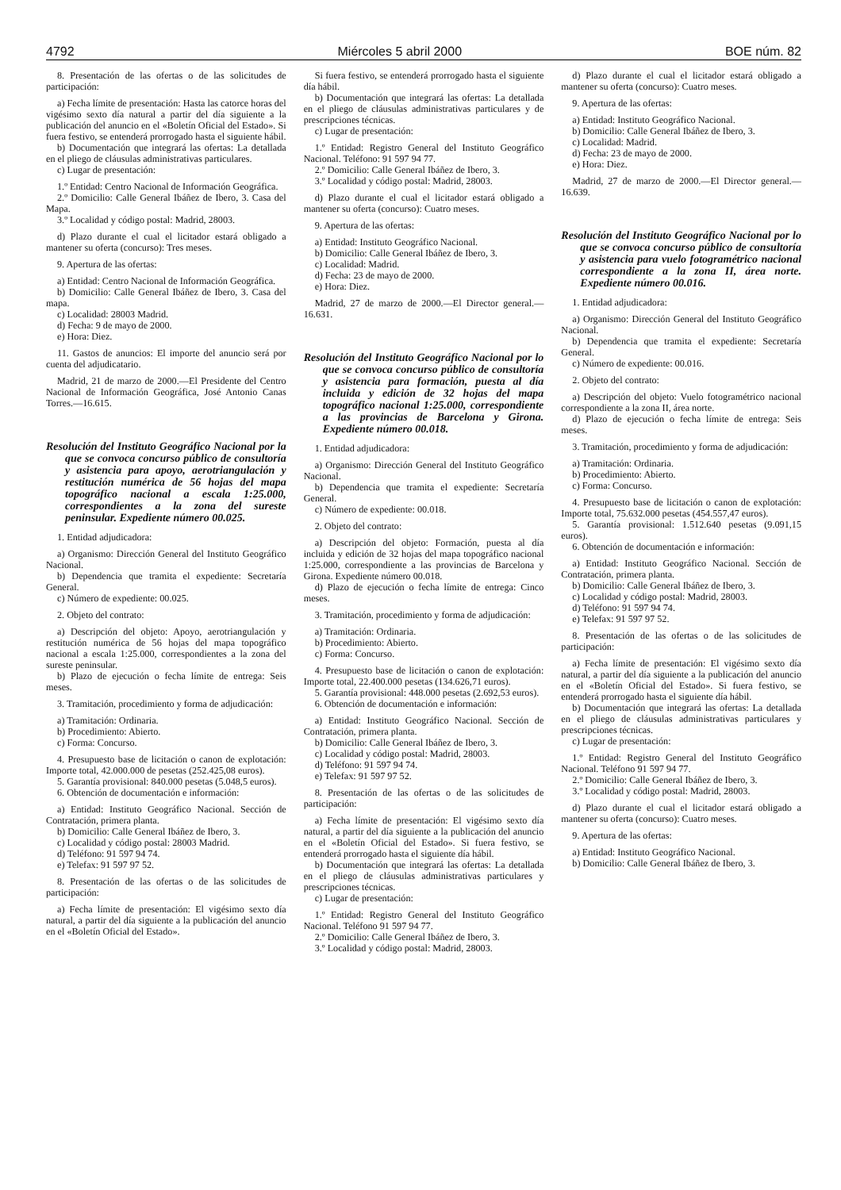4792 Miércoles 5 abril 2000 BOE núm. 82
8. Presentación de las ofertas o de las solicitudes de participación:
a) Fecha límite de presentación: Hasta las catorce horas del vigésimo sexto día natural a partir del día siguiente a la publicación del anuncio en el «Boletín Oficial del Estado». Si fuera festivo, se entenderá prorrogado hasta el siguiente hábil.
b) Documentación que integrará las ofertas: La detallada en el pliego de cláusulas administrativas particulares.
c) Lugar de presentación:
1.º Entidad: Centro Nacional de Información Geográfica.
2.º Domicilio: Calle General Ibáñez de Ibero, 3. Casa del Mapa.
3.º Localidad y código postal: Madrid, 28003.
d) Plazo durante el cual el licitador estará obligado a mantener su oferta (concurso): Tres meses.
9. Apertura de las ofertas:
a) Entidad: Centro Nacional de Información Geográfica.
b) Domicilio: Calle General Ibáñez de Ibero, 3. Casa del mapa.
c) Localidad: 28003 Madrid.
d) Fecha: 9 de mayo de 2000.
e) Hora: Diez.
11. Gastos de anuncios: El importe del anuncio será por cuenta del adjudicatario.
Madrid, 21 de marzo de 2000.—El Presidente del Centro Nacional de Información Geográfica, José Antonio Canas Torres.—16.615.
Resolución del Instituto Geográfico Nacional por la que se convoca concurso público de consultoría y asistencia para apoyo, aerotriangulación y restitución numérica de 56 hojas del mapa topográfico nacional a escala 1:25.000, correspondientes a la zona del sureste peninsular. Expediente número 00.025.
1. Entidad adjudicadora:
a) Organismo: Dirección General del Instituto Geográfico Nacional.
b) Dependencia que tramita el expediente: Secretaría General.
c) Número de expediente: 00.025.
2. Objeto del contrato:
a) Descripción del objeto: Apoyo, aerotriangulación y restitución numérica de 56 hojas del mapa topográfico nacional a escala 1:25.000, correspondientes a la zona del sureste peninsular.
b) Plazo de ejecución o fecha límite de entrega: Seis meses.
3. Tramitación, procedimiento y forma de adjudicación:
a) Tramitación: Ordinaria.
b) Procedimiento: Abierto.
c) Forma: Concurso.
4. Presupuesto base de licitación o canon de explotación: Importe total, 42.000.000 de pesetas (252.425,08 euros).
5. Garantía provisional: 840.000 pesetas (5.048,5 euros).
6. Obtención de documentación e información:
a) Entidad: Instituto Geográfico Nacional. Sección de Contratación, primera planta.
b) Domicilio: Calle General Ibáñez de Ibero, 3.
c) Localidad y código postal: 28003 Madrid.
d) Teléfono: 91 597 94 74.
e) Telefax: 91 597 97 52.
8. Presentación de las ofertas o de las solicitudes de participación:
a) Fecha límite de presentación: El vigésimo sexto día natural, a partir del día siguiente a la publicación del anuncio en el «Boletín Oficial del Estado».
Si fuera festivo, se entenderá prorrogado hasta el siguiente día hábil.
b) Documentación que integrará las ofertas: La detallada en el pliego de cláusulas administrativas particulares y de prescripciones técnicas.
c) Lugar de presentación:
1.º Entidad: Registro General del Instituto Geográfico Nacional. Teléfono: 91 597 94 77.
2.º Domicilio: Calle General Ibáñez de Ibero, 3.
3.º Localidad y código postal: Madrid, 28003.
d) Plazo durante el cual el licitador estará obligado a mantener su oferta (concurso): Cuatro meses.
9. Apertura de las ofertas:
a) Entidad: Instituto Geográfico Nacional.
b) Domicilio: Calle General Ibáñez de Ibero, 3.
c) Localidad: Madrid.
d) Fecha: 23 de mayo de 2000.
e) Hora: Diez.
Madrid, 27 de marzo de 2000.—El Director general.—16.631.
Resolución del Instituto Geográfico Nacional por lo que se convoca concurso público de consultoría y asistencia para formación, puesta al día incluida y edición de 32 hojas del mapa topográfico nacional 1:25.000, correspondiente a las provincias de Barcelona y Girona. Expediente número 00.018.
1. Entidad adjudicadora:
a) Organismo: Dirección General del Instituto Geográfico Nacional.
b) Dependencia que tramita el expediente: Secretaría General.
c) Número de expediente: 00.018.
2. Objeto del contrato:
a) Descripción del objeto: Formación, puesta al día incluida y edición de 32 hojas del mapa topográfico nacional 1:25.000, correspondiente a las provincias de Barcelona y Girona. Expediente número 00.018.
d) Plazo de ejecución o fecha límite de entrega: Cinco meses.
3. Tramitación, procedimiento y forma de adjudicación:
a) Tramitación: Ordinaria.
b) Procedimiento: Abierto.
c) Forma: Concurso.
4. Presupuesto base de licitación o canon de explotación: Importe total, 22.400.000 pesetas (134.626,71 euros).
5. Garantía provisional: 448.000 pesetas (2.692,53 euros).
6. Obtención de documentación e información:
a) Entidad: Instituto Geográfico Nacional. Sección de Contratación, primera planta.
b) Domicilio: Calle General Ibáñez de Ibero, 3.
c) Localidad y código postal: Madrid, 28003.
d) Teléfono: 91 597 94 74.
e) Telefax: 91 597 97 52.
8. Presentación de las ofertas o de las solicitudes de participación:
a) Fecha límite de presentación: El vigésimo sexto día natural, a partir del día siguiente a la publicación del anuncio en el «Boletín Oficial del Estado». Si fuera festivo, se entenderá prorrogado hasta el siguiente día hábil.
b) Documentación que integrará las ofertas: La detallada en el pliego de cláusulas administrativas particulares y prescripciones técnicas.
c) Lugar de presentación:
1.º Entidad: Registro General del Instituto Geográfico Nacional. Teléfono 91 597 94 77.
2.º Domicilio: Calle General Ibáñez de Ibero, 3.
3.º Localidad y código postal: Madrid, 28003.
d) Plazo durante el cual el licitador estará obligado a mantener su oferta (concurso): Cuatro meses.
9. Apertura de las ofertas:
a) Entidad: Instituto Geográfico Nacional.
b) Domicilio: Calle General Ibáñez de Ibero, 3.
c) Localidad: Madrid.
d) Fecha: 23 de mayo de 2000.
e) Hora: Diez.
Madrid, 27 de marzo de 2000.—El Director general.—16.639.
Resolución del Instituto Geográfico Nacional por lo que se convoca concurso público de consultoría y asistencia para vuelo fotogramétrico nacional correspondiente a la zona II, área norte. Expediente número 00.016.
1. Entidad adjudicadora:
a) Organismo: Dirección General del Instituto Geográfico Nacional.
b) Dependencia que tramita el expediente: Secretaría General.
c) Número de expediente: 00.016.
2. Objeto del contrato:
a) Descripción del objeto: Vuelo fotogramétrico nacional correspondiente a la zona II, área norte.
d) Plazo de ejecución o fecha límite de entrega: Seis meses.
3. Tramitación, procedimiento y forma de adjudicación:
a) Tramitación: Ordinaria.
b) Procedimiento: Abierto.
c) Forma: Concurso.
4. Presupuesto base de licitación o canon de explotación: Importe total, 75.632.000 pesetas (454.557,47 euros).
5. Garantía provisional: 1.512.640 pesetas (9.091,15 euros).
6. Obtención de documentación e información:
a) Entidad: Instituto Geográfico Nacional. Sección de Contratación, primera planta.
b) Domicilio: Calle General Ibáñez de Ibero, 3.
c) Localidad y código postal: Madrid, 28003.
d) Teléfono: 91 597 94 74.
e) Telefax: 91 597 97 52.
8. Presentación de las ofertas o de las solicitudes de participación:
a) Fecha límite de presentación: El vigésimo sexto día natural, a partir del día siguiente a la publicación del anuncio en el «Boletín Oficial del Estado». Si fuera festivo, se entenderá prorrogado hasta el siguiente día hábil.
b) Documentación que integrará las ofertas: La detallada en el pliego de cláusulas administrativas particulares y prescripciones técnicas.
c) Lugar de presentación:
1.º Entidad: Registro General del Instituto Geográfico Nacional. Teléfono 91 597 94 77.
2.º Domicilio: Calle General Ibáñez de Ibero, 3.
3.º Localidad y código postal: Madrid, 28003.
d) Plazo durante el cual el licitador estará obligado a mantener su oferta (concurso): Cuatro meses.
9. Apertura de las ofertas:
a) Entidad: Instituto Geográfico Nacional.
b) Domicilio: Calle General Ibáñez de Ibero, 3.